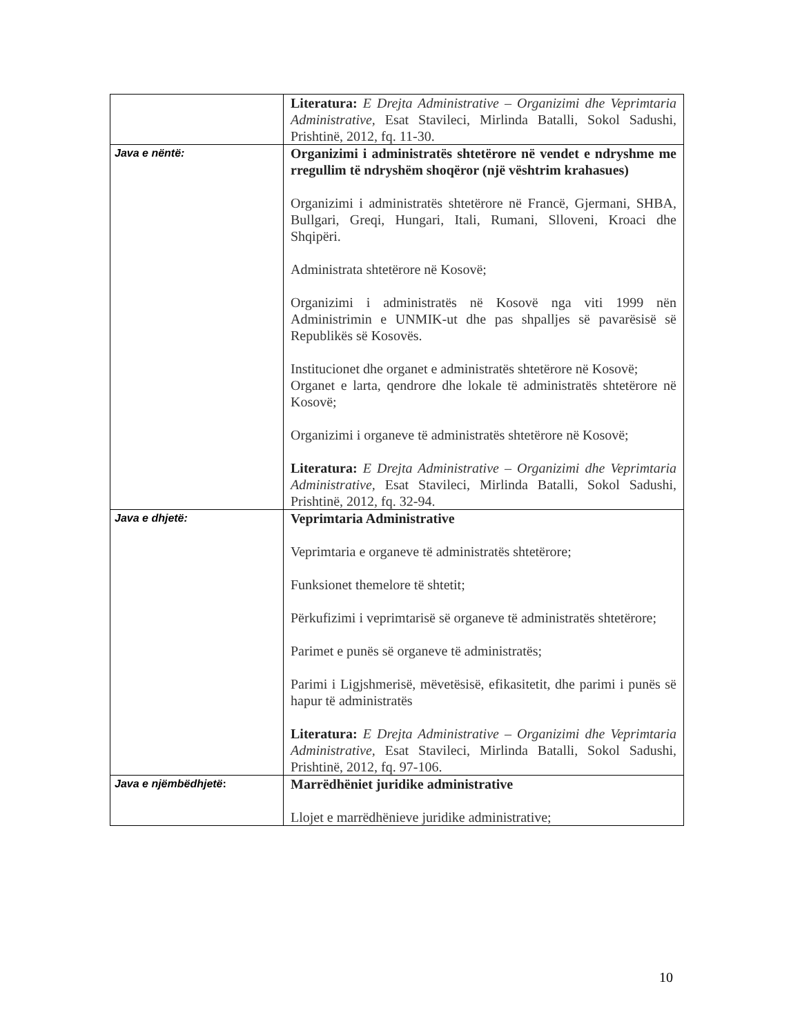| | Literatura: E Drejta Administrative – Organizimi dhe Veprimtaria Administrative, Esat Stavileci, Mirlinda Batalli, Sokol Sadushi, Prishtinë, 2012, fq. 11-30. |
| Java e nëntë: | Organizimi i administratës shtetërore në vendet e ndryshme me rregullim të ndryshëm shoqëror (një vështrim krahasues) Organizimi i administratës shtetërore në Francë, Gjermani, SHBA, Bullgari, Greqi, Hungari, Itali, Rumani, Slloveni, Kroaci dhe Shqipëri. Administrata shtetërore në Kosovë; Organizimi i administratës në Kosovë nga viti 1999 nën Administrimin e UNMIK-ut dhe pas shpalljes së pavarësisë së Republikës së Kosovës. Institucionet dhe organet e administratës shtetërore në Kosovë; Organet e larta, qendrore dhe lokale të administratës shtetërore në Kosovë; Organizimi i organeve të administratës shtetërore në Kosovë; Literatura: E Drejta Administrative – Organizimi dhe Veprimtaria Administrative, Esat Stavileci, Mirlinda Batalli, Sokol Sadushi, Prishtinë, 2012, fq. 32-94. |
| Java e dhjetë: | Veprimtaria Administrative Veprimtaria e organeve të administratës shtetërore; Funksionet themelore të shtetit; Përkufizimi i veprimtarisë së organeve të administratës shtetërore; Parimet e punës së organeve të administratës; Parimi i Ligjshmerisë, mëvetësisë, efikasitetit, dhe parimi i punës së hapur të administratës Literatura: E Drejta Administrative – Organizimi dhe Veprimtaria Administrative, Esat Stavileci, Mirlinda Batalli, Sokol Sadushi, Prishtinë, 2012, fq. 97-106. |
| Java e njëmbëdhjetë : | Marrëdhëniet juridike administrative Llojet e marrëdhënieve juridike administrative; |
10